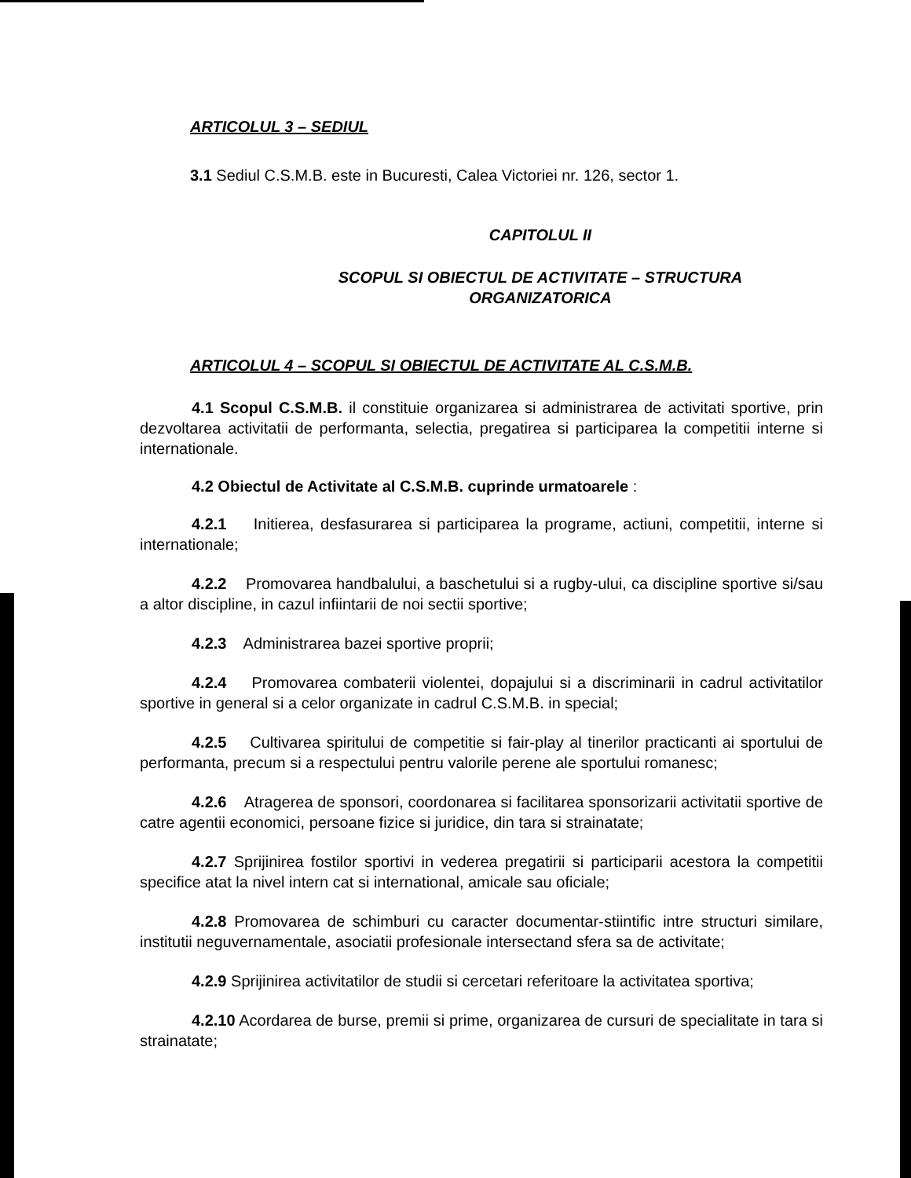ARTICOLUL 3 – SEDIUL
3.1 Sediul C.S.M.B. este in Bucuresti, Calea Victoriei nr. 126, sector 1.
CAPITOLUL II
SCOPUL SI OBIECTUL DE ACTIVITATE – STRUCTURA
ORGANIZATORICA
ARTICOLUL 4 – SCOPUL SI OBIECTUL DE ACTIVITATE AL C.S.M.B.
4.1 Scopul C.S.M.B. il constituie organizarea si administrarea de activitati sportive, prin dezvoltarea activitatii de performanta, selectia, pregatirea si participarea la competitii interne si internationale.
4.2 Obiectul de Activitate al C.S.M.B. cuprinde urmatoarele :
4.2.1 Initierea, desfasurarea si participarea la programe, actiuni, competitii, interne si internationale;
4.2.2 Promovarea handbalului, a baschetului si a rugby-ului, ca discipline sportive si/sau a altor discipline, in cazul infiintarii de noi sectii sportive;
4.2.3 Administrarea bazei sportive proprii;
4.2.4 Promovarea combaterii violentei, dopajului si a discriminarii in cadrul activitatilor sportive in general si a celor organizate in cadrul C.S.M.B. in special;
4.2.5 Cultivarea spiritului de competitie si fair-play al tinerilor practicanti ai sportului de performanta, precum si a respectului pentru valorile perene ale sportului romanesc;
4.2.6 Atragerea de sponsori, coordonarea si facilitarea sponsorizarii activitatii sportive de catre agentii economici, persoane fizice si juridice, din tara si strainatate;
4.2.7 Sprijinirea fostilor sportivi in vederea pregatirii si participarii acestora la competitii specifice atat la nivel intern cat si international, amicale sau oficiale;
4.2.8 Promovarea de schimburi cu caracter documentar-stiintific intre structuri similare, institutii neguvernamentale, asociatii profesionale intersectand sfera sa de activitate;
4.2.9 Sprijinirea activitatilor de studii si cercetari referitoare la activitatea sportiva;
4.2.10 Acordarea de burse, premii si prime, organizarea de cursuri de specialitate in tara si strainatate;